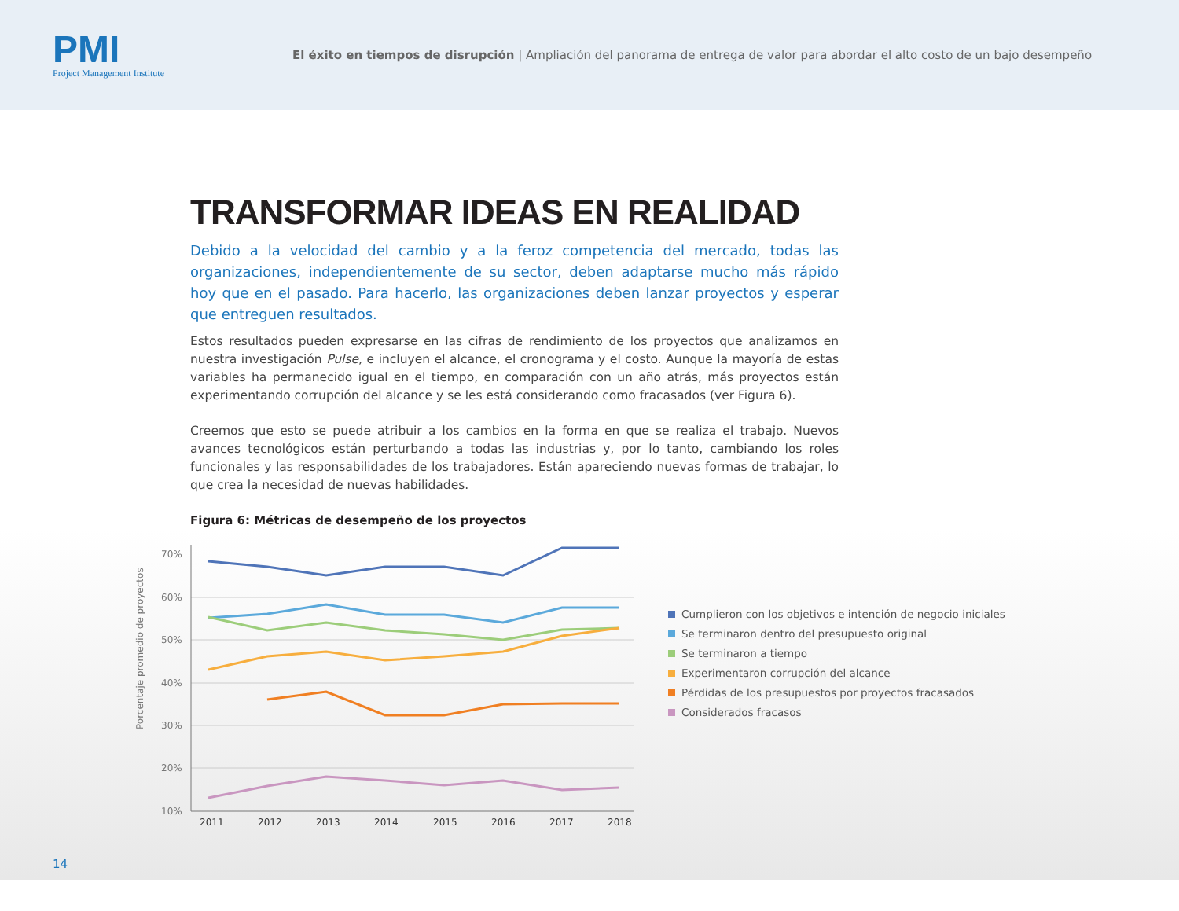PMI
Project Management Institute
El éxito en tiempos de disrupción | Ampliación del panorama de entrega de valor para abordar el alto costo de un bajo desempeño
TRANSFORMAR IDEAS EN REALIDAD
Debido a la velocidad del cambio y a la feroz competencia del mercado, todas las organizaciones, independientemente de su sector, deben adaptarse mucho más rápido hoy que en el pasado. Para hacerlo, las organizaciones deben lanzar proyectos y esperar que entreguen resultados.
Estos resultados pueden expresarse en las cifras de rendimiento de los proyectos que analizamos en nuestra investigación Pulse, e incluyen el alcance, el cronograma y el costo. Aunque la mayoría de estas variables ha permanecido igual en el tiempo, en comparación con un año atrás, más proyectos están experimentando corrupción del alcance y se les está considerando como fracasados (ver Figura 6).
Creemos que esto se puede atribuir a los cambios en la forma en que se realiza el trabajo. Nuevos avances tecnológicos están perturbando a todas las industrias y, por lo tanto, cambiando los roles funcionales y las responsabilidades de los trabajadores. Están apareciendo nuevas formas de trabajar, lo que crea la necesidad de nuevas habilidades.
Figura 6: Métricas de desempeño de los proyectos
Porcentaje promedio de proyectos
70%
60%
50%
40%
30%
20%
10%
2011
2012
2013
2014
2015
2016
2017
2018
Cumplieron con los objetivos e intención de negocio iniciales
Se terminaron dentro del presupuesto original
Se terminaron a tiempo
Experimentaron corrupción del alcance
Pérdidas de los presupuestos por proyectos fracasados
Considerados fracasos
14